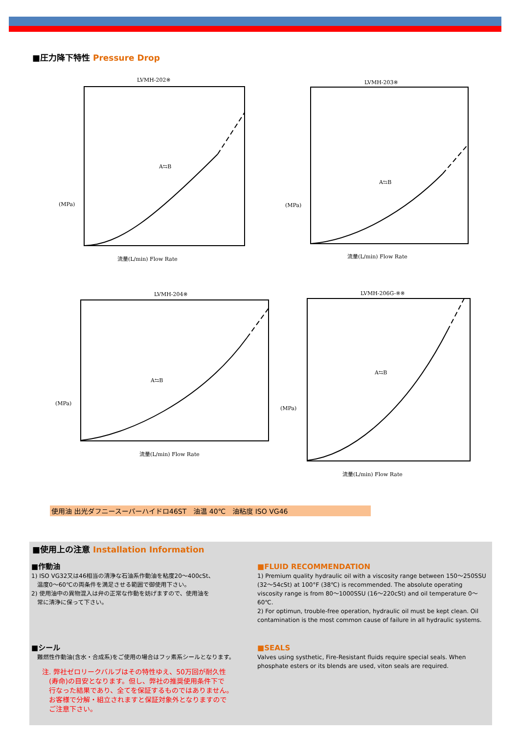■圧力降下特性 Pressure Drop
LVMH-202※
A⇆B
(MPa)
流量(L/min) Flow Rate
LVMH-203※
A⇆B
(MPa)
流量(L/min) Flow Rate
LVMH-204※
A⇆B
(MPa)
流量(L/min) Flow Rate
LVMH-206G-※※
A⇆B
(MPa)
流量(L/min) Flow Rate
使用油 出光ダフニースーパーハイドロ46ST　油温 40℃　油粘度 ISO VG46
■使用上の注意 Installation Information
■作動油
1) ISO VG32又は46相当の清浄な石油系作動油を粘度20～400cSt、
　温度0～60℃の両条件を満足させる範囲で御使用下さい。
2) 使用油中の異物混入は弁の正常な作動を妨げますので、使用油を
　常に清浄に保って下さい。
■FLUID RECOMMENDATION
1) Premium quality hydraulic oil with a viscosity range between 150～250SSU (32～54cSt) at 100°F (38℃) is recommended. The absolute operating viscosity range is from 80～1000SSU (16～220cSt) and oil temperature 0～60℃.
2) For optimun, trouble-free operation, hydraulic oil must be kept clean. Oil contamination is the most common cause of failure in all hydraulic systems.
■シール
　難燃性作動油(含水・合成系)をご使用の場合はフッ素系シールとなります。
注. 弊社ゼロリークバルブはその特性ゆえ、50万回が耐久性
　(寿命)の目安となります。但し、弊社の推奨使用条件下で
　行なった結果であり、全てを保証するものではありません。
　お客様で分解・組立されますと保証対象外となりますので
　ご注意下さい。
■SEALS
Valves using systhetic, Fire-Resistant fluids require special seals. When phosphate esters or its blends are used, viton seals are required.